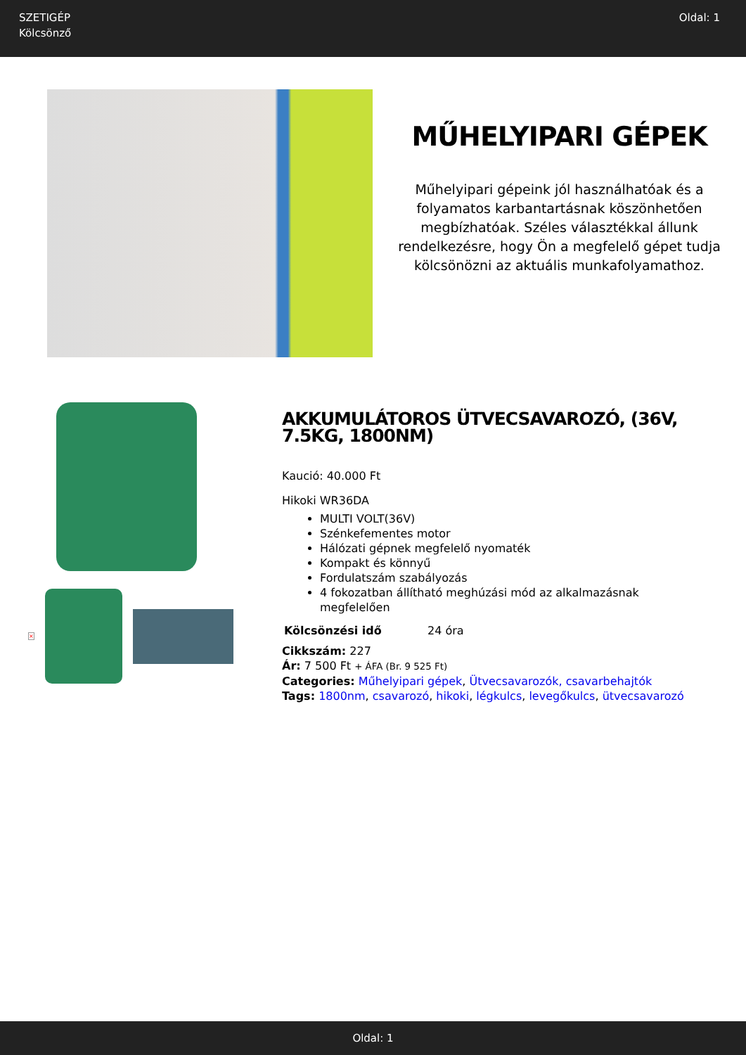SZETIGÉP
Kölcsönző
Oldal: 1
MŰHELYIPARI GÉPEK
Műhelyipari gépeink jól használhatóak és a folyamatos karbantartásnak köszönhetően megbízhatóak. Széles választékkal állunk rendelkezésre, hogy Ön a megfelelő gépet tudja kölcsönözni az aktuális munkafolyamathoz.
×
AKKUMULÁTOROS ÜTVECSAVAROZÓ, (36V, 7.5KG, 1800NM)
Kaució: 40.000 Ft
Hikoki WR36DA
MULTI VOLT(36V)
Szénkefementes motor
Hálózati gépnek megfelelő nyomaték
Kompakt és könnyű
Fordulatszám szabályozás
4 fokozatban állítható meghúzási mód az alkalmazásnak megfelelően
| Kölcsönzési idő | 24 óra |
Cikkszám: 227
Ár: 7 500 Ft + ÁFA (Br. 9 525 Ft)
Categories: Műhelyipari gépek, Ütvecsavarozók, csavarbehajtók
Tags: 1800nm, csavarozó, hikoki, légkulcs, levegőkulcs, ütvecsavarozó
Oldal: 1